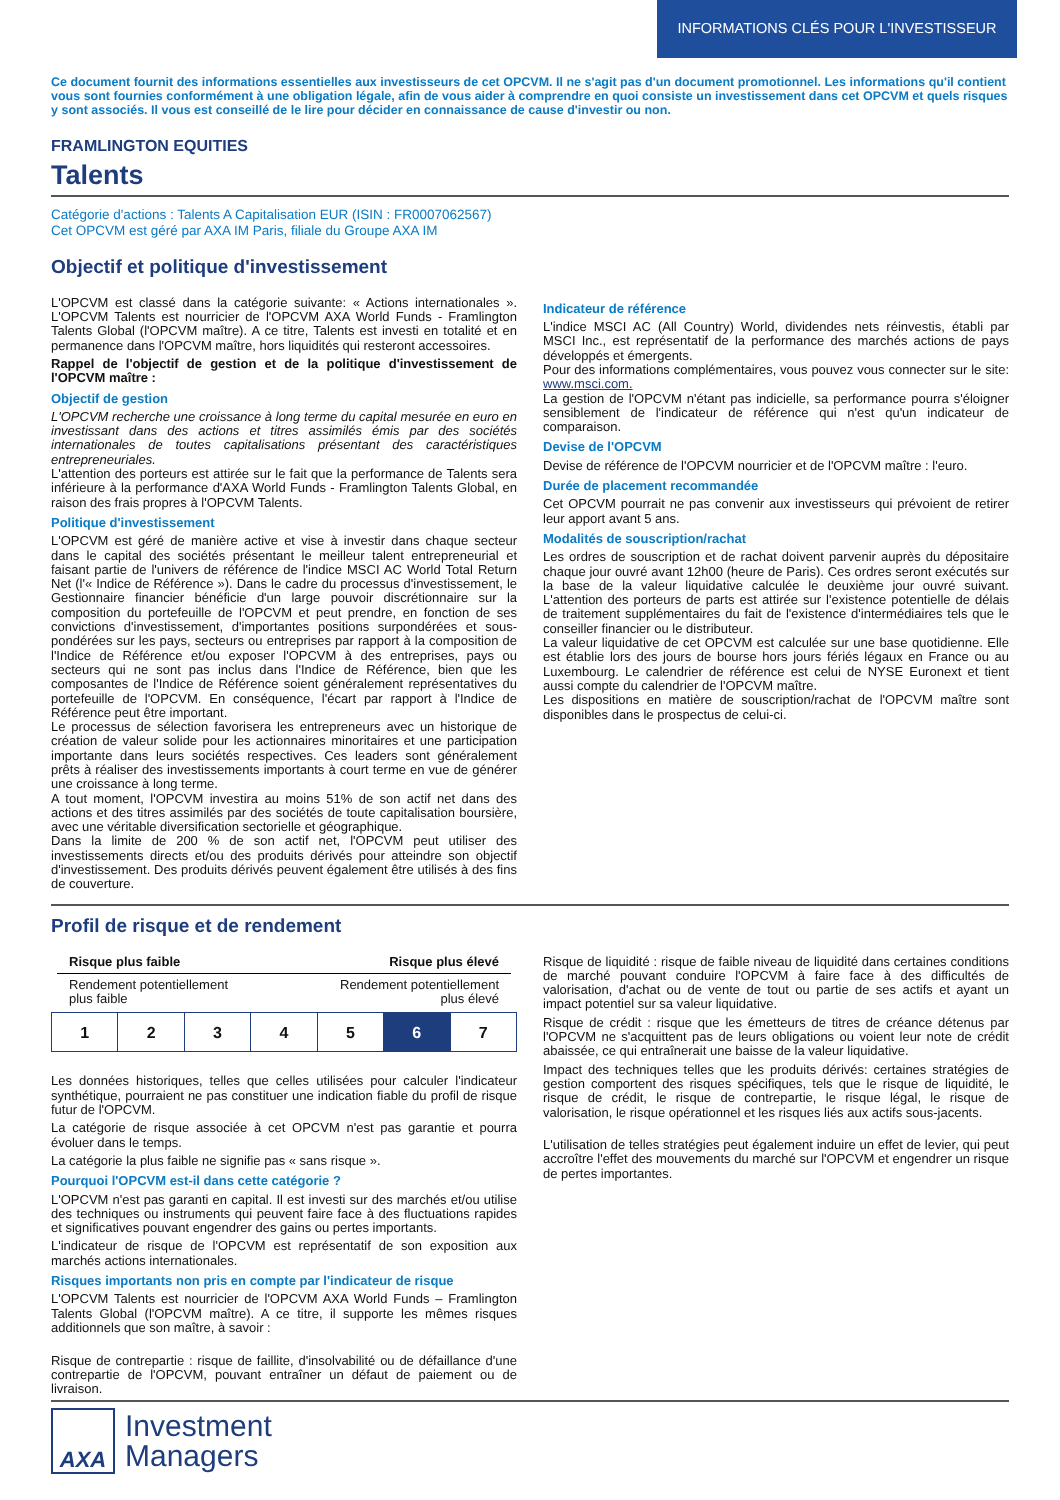INFORMATIONS CLÉS POUR L'INVESTISSEUR
Ce document fournit des informations essentielles aux investisseurs de cet OPCVM. Il ne s'agit pas d'un document promotionnel. Les informations qu'il contient vous sont fournies conformément à une obligation légale, afin de vous aider à comprendre en quoi consiste un investissement dans cet OPCVM et quels risques y sont associés. Il vous est conseillé de le lire pour décider en connaissance de cause d'investir ou non.
FRAMLINGTON EQUITIES
Talents
Catégorie d'actions : Talents A Capitalisation EUR (ISIN : FR0007062567)
Cet OPCVM est géré par AXA IM Paris, filiale du Groupe AXA IM
Objectif et politique d'investissement
L'OPCVM est classé dans la catégorie suivante: « Actions internationales ». L'OPCVM Talents est nourricier de l'OPCVM AXA World Funds - Framlington Talents Global (l'OPCVM maître). A ce titre, Talents est investi en totalité et en permanence dans l'OPCVM maître, hors liquidités qui resteront accessoires.
Rappel de l'objectif de gestion et de la politique d'investissement de l'OPCVM maître :
Objectif de gestion
L'OPCVM recherche une croissance à long terme du capital mesurée en euro en investissant dans des actions et titres assimilés émis par des sociétés internationales de toutes capitalisations présentant des caractéristiques entrepreneuriales.
L'attention des porteurs est attirée sur le fait que la performance de Talents sera inférieure à la performance d'AXA World Funds - Framlington Talents Global, en raison des frais propres à l'OPCVM Talents.
Politique d'investissement
L'OPCVM est géré de manière active et vise à investir dans chaque secteur dans le capital des sociétés présentant le meilleur talent entrepreneurial et faisant partie de l'univers de référence de l'indice MSCI AC World Total Return Net (l'« Indice de Référence »). Dans le cadre du processus d'investissement, le Gestionnaire financier bénéficie d'un large pouvoir discrétionnaire sur la composition du portefeuille de l'OPCVM et peut prendre, en fonction de ses convictions d'investissement, d'importantes positions surpondérées et sous-pondérées sur les pays, secteurs ou entreprises par rapport à la composition de l'Indice de Référence et/ou exposer l'OPCVM à des entreprises, pays ou secteurs qui ne sont pas inclus dans l'Indice de Référence, bien que les composantes de l'Indice de Référence soient généralement représentatives du portefeuille de l'OPCVM. En conséquence, l'écart par rapport à l'Indice de Référence peut être important.
Le processus de sélection favorisera les entrepreneurs avec un historique de création de valeur solide pour les actionnaires minoritaires et une participation importante dans leurs sociétés respectives. Ces leaders sont généralement prêts à réaliser des investissements importants à court terme en vue de générer une croissance à long terme.
A tout moment, l'OPCVM investira au moins 51% de son actif net dans des actions et des titres assimilés par des sociétés de toute capitalisation boursière, avec une véritable diversification sectorielle et géographique.
Dans la limite de 200 % de son actif net, l'OPCVM peut utiliser des investissements directs et/ou des produits dérivés pour atteindre son objectif d'investissement. Des produits dérivés peuvent également être utilisés à des fins de couverture.
Indicateur de référence
L'indice MSCI AC (All Country) World, dividendes nets réinvestis, établi par MSCI Inc., est représentatif de la performance des marchés actions de pays développés et émergents.
Pour des informations complémentaires, vous pouvez vous connecter sur le site: www.msci.com.
La gestion de l'OPCVM n'étant pas indicielle, sa performance pourra s'éloigner sensiblement de l'indicateur de référence qui n'est qu'un indicateur de comparaison.
Devise de l'OPCVM
Devise de référence de l'OPCVM nourricier et de l'OPCVM maître : l'euro.
Durée de placement recommandée
Cet OPCVM pourrait ne pas convenir aux investisseurs qui prévoient de retirer leur apport avant 5 ans.
Modalités de souscription/rachat
Les ordres de souscription et de rachat doivent parvenir auprès du dépositaire chaque jour ouvré avant 12h00 (heure de Paris). Ces ordres seront exécutés sur la base de la valeur liquidative calculée le deuxième jour ouvré suivant. L'attention des porteurs de parts est attirée sur l'existence potentielle de délais de traitement supplémentaires du fait de l'existence d'intermédiaires tels que le conseiller financier ou le distributeur.
La valeur liquidative de cet OPCVM est calculée sur une base quotidienne. Elle est établie lors des jours de bourse hors jours fériés légaux en France ou au Luxembourg. Le calendrier de référence est celui de NYSE Euronext et tient aussi compte du calendrier de l'OPCVM maître.
Les dispositions en matière de souscription/rachat de l'OPCVM maître sont disponibles dans le prospectus de celui-ci.
Profil de risque et de rendement
Risque plus faible Risque plus élevé
Rendement potentiellement
plus faible Rendement potentiellement
plus élevé
| 1 | 2 | 3 | 4 | 5 | 6 | 7 |
Les données historiques, telles que celles utilisées pour calculer l'indicateur synthétique, pourraient ne pas constituer une indication fiable du profil de risque futur de l'OPCVM.
La catégorie de risque associée à cet OPCVM n'est pas garantie et pourra évoluer dans le temps.
La catégorie la plus faible ne signifie pas « sans risque ».
Pourquoi l'OPCVM est-il dans cette catégorie ?
L'OPCVM n'est pas garanti en capital. Il est investi sur des marchés et/ou utilise des techniques ou instruments qui peuvent faire face à des fluctuations rapides et significatives pouvant engendrer des gains ou pertes importants.
L'indicateur de risque de l'OPCVM est représentatif de son exposition aux marchés actions internationales.
Risques importants non pris en compte par l'indicateur de risque
L'OPCVM Talents est nourricier de l'OPCVM AXA World Funds – Framlington Talents Global (l'OPCVM maître). A ce titre, il supporte les mêmes risques additionnels que son maître, à savoir :
Risque de contrepartie : risque de faillite, d'insolvabilité ou de défaillance d'une contrepartie de l'OPCVM, pouvant entraîner un défaut de paiement ou de livraison.
Risque de liquidité : risque de faible niveau de liquidité dans certaines conditions de marché pouvant conduire l'OPCVM à faire face à des difficultés de valorisation, d'achat ou de vente de tout ou partie de ses actifs et ayant un impact potentiel sur sa valeur liquidative.
Risque de crédit : risque que les émetteurs de titres de créance détenus par l'OPCVM ne s'acquittent pas de leurs obligations ou voient leur note de crédit abaissée, ce qui entraînerait une baisse de la valeur liquidative.
Impact des techniques telles que les produits dérivés: certaines stratégies de gestion comportent des risques spécifiques, tels que le risque de liquidité, le risque de crédit, le risque de contrepartie, le risque légal, le risque de valorisation, le risque opérationnel et les risques liés aux actifs sous-jacents.
L'utilisation de telles stratégies peut également induire un effet de levier, qui peut accroître l'effet des mouvements du marché sur l'OPCVM et engendrer un risque de pertes importantes.
AXA
Investment
Managers